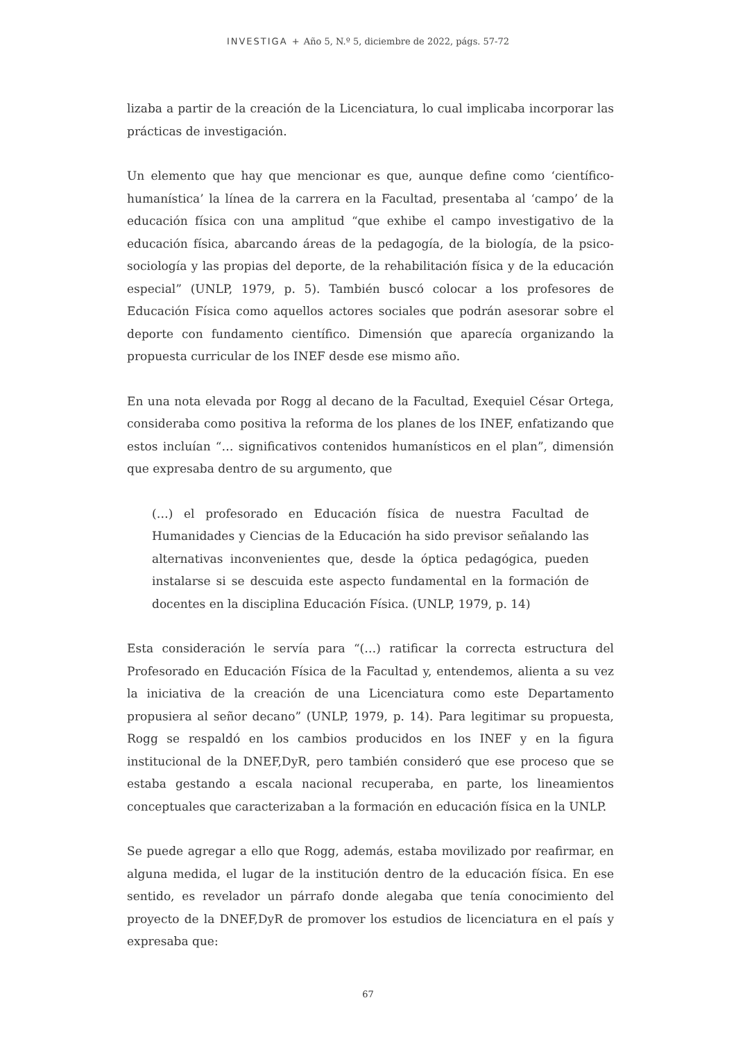INVESTIGA + Año 5, N.º 5, diciembre de 2022, págs. 57-72
lizaba a partir de la creación de la Licenciatura, lo cual implicaba incorporar las prácticas de investigación.
Un elemento que hay que mencionar es que, aunque define como ‘científico-humanística’ la línea de la carrera en la Facultad, presentaba al ‘campo’ de la educación física con una amplitud “que exhibe el campo investigativo de la educación física, abarcando áreas de la pedagogía, de la biología, de la psico-sociología y las propias del deporte, de la rehabilitación física y de la educación especial” (UNLP, 1979, p. 5). También buscó colocar a los profesores de Educación Física como aquellos actores sociales que podrán asesorar sobre el deporte con fundamento científico. Dimensión que aparecía organizando la propuesta curricular de los INEF desde ese mismo año.
En una nota elevada por Rogg al decano de la Facultad, Exequiel César Ortega, consideraba como positiva la reforma de los planes de los INEF, enfatizando que estos incluían “… significativos contenidos humanísticos en el plan”, dimensión que expresaba dentro de su argumento, que
(…) el profesorado en Educación física de nuestra Facultad de Humanidades y Ciencias de la Educación ha sido previsor señalando las alternativas inconvenientes que, desde la óptica pedagógica, pueden instalarse si se descuida este aspecto fundamental en la formación de docentes en la disciplina Educación Física. (UNLP, 1979, p. 14)
Esta consideración le servía para “(…) ratificar la correcta estructura del Profesorado en Educación Física de la Facultad y, entendemos, alienta a su vez la iniciativa de la creación de una Licenciatura como este Departamento propusiera al señor decano” (UNLP, 1979, p. 14). Para legitimar su propuesta, Rogg se respaldó en los cambios producidos en los INEF y en la figura institucional de la DNEF,DyR, pero también consideró que ese proceso que se estaba gestando a escala nacional recuperaba, en parte, los lineamientos conceptuales que caracterizaban a la formación en educación física en la UNLP.
Se puede agregar a ello que Rogg, además, estaba movilizado por reafirmar, en alguna medida, el lugar de la institución dentro de la educación física. En ese sentido, es revelador un párrafo donde alegaba que tenía conocimiento del proyecto de la DNEF,DyR de promover los estudios de licenciatura en el país y expresaba que:
67